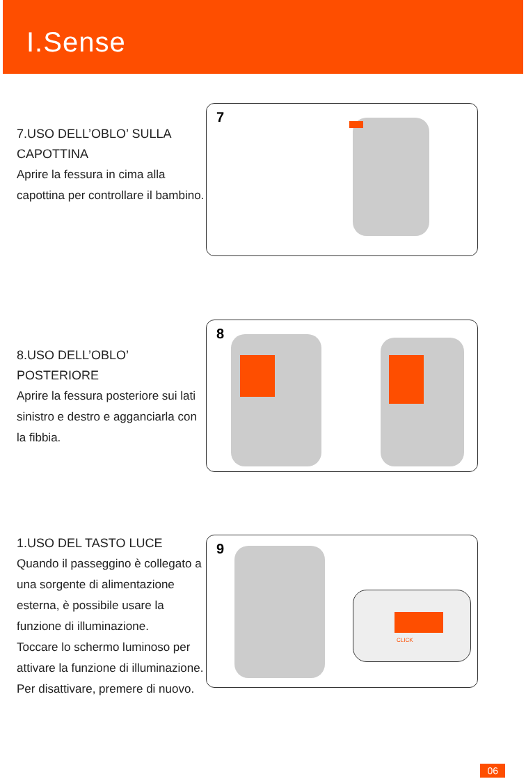I.Sense
7.USO DELL’OBLO’ SULLA CAPOTTINA
Aprire la fessura in cima alla capottina per controllare il bambino.
7
8.USO DELL’OBLO’ POSTERIORE
Aprire la fessura posteriore sui lati sinistro e destro e agganciarla con la fibbia.
8
1.USO DEL TASTO LUCE
Quando il passeggino è collegato a una sorgente di alimentazione esterna, è possibile usare la funzione di illuminazione.
Toccare lo schermo luminoso per attivare la funzione di illuminazione.
Per disattivare, premere di nuovo.
9
CLICK
06